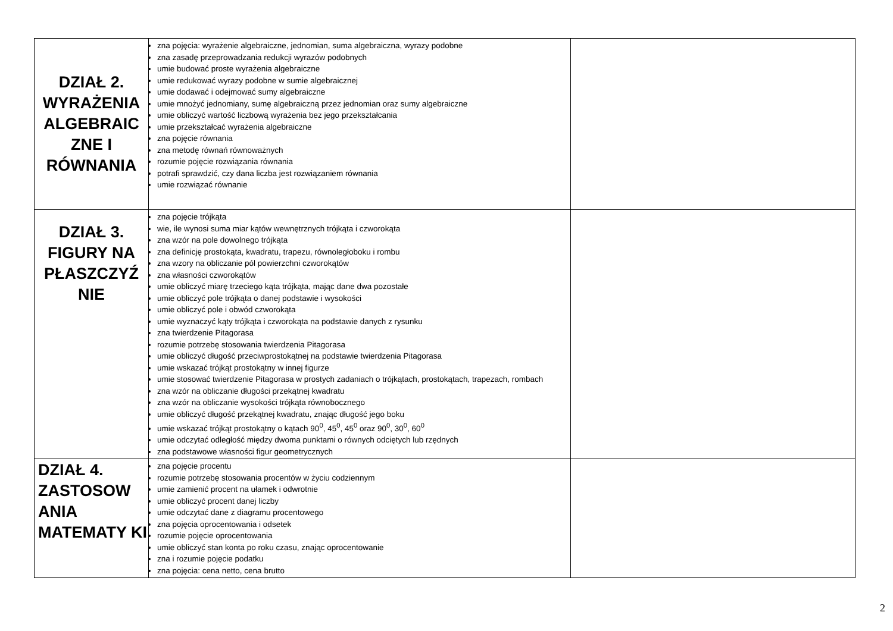| DZIAŁ 2. WYRAŻENIA ALGEBRAIC ZNE I RÓWNANIA | zna pojęcia: wyrażenie algebraiczne, jednomian, suma algebraiczna, wyrazy podobne zna zasadę przeprowadzania redukcji wyrazów podobnych umie budować proste wyrażenia algebraiczne umie redukować wyrazy podobne w sumie algebraicznej umie dodawać i odejmować sumy algebraiczne umie mnożyć jednomiany, sumę algebraiczną przez jednomian oraz sumy algebraiczne umie obliczyć wartość liczbową wyrażenia bez jego przekształcania umie przekształcać wyrażenia algebraiczne zna pojęcie równania zna metodę równań równoważnych rozumie pojęcie rozwiązania równania potrafi sprawdzić, czy dana liczba jest rozwiązaniem równania umie rozwiązać równanie | |
| DZIAŁ 3. FIGURY NA PŁASZCZYŹ NIE | zna pojęcie trójkąta wie, ile wynosi suma miar kątów wewnętrznych trójkąta i czworokąta zna wzór na pole dowolnego trójkąta zna definicję prostokąta, kwadratu, trapezu, równoległoboku i rombu zna wzory na obliczanie pól powierzchni czworokątów zna własności czworokątów umie obliczyć miarę trzeciego kąta trójkąta, mając dane dwa pozostałe umie obliczyć pole trójkąta o danej podstawie i wysokości umie obliczyć pole i obwód czworokąta umie wyznaczyć kąty trójkąta i czworokąta na podstawie danych z rysunku zna twierdzenie Pitagorasa rozumie potrzebę stosowania twierdzenia Pitagorasa umie obliczyć długość przeciwprostokątnej na podstawie twierdzenia Pitagorasa umie wskazać trójkąt prostokątny w innej figurze umie stosować twierdzenie Pitagorasa w prostych zadaniach o trójkątach, prostokątach, trapezach, rombach zna wzór na obliczanie długości przekątnej kwadratu zna wzór na obliczanie wysokości trójkąta równobocznego umie obliczyć długość przekątnej kwadratu, znając długość jego boku umie wskazać trójkąt prostokątny o kątach 90<sup>0</sup>, 45<sup>0</sup>, 45<sup>0</sup> oraz 90<sup>0</sup>, 30<sup>0</sup>, 60<sup>0</sup> umie odczytać odległość między dwoma punktami o równych odciętych lub rzędnych zna podstawowe własności figur geometrycznych | |
| DZIAŁ 4. ZASTOSOW ANIA MATEMATY KI | zna pojęcie procentu rozumie potrzebę stosowania procentów w życiu codziennym umie zamienić procent na ułamek i odwrotnie umie obliczyć procent danej liczby umie odczytać dane z diagramu procentowego zna pojęcia oprocentowania i odsetek rozumie pojęcie oprocentowania umie obliczyć stan konta po roku czasu, znając oprocentowanie zna i rozumie pojęcie podatku zna pojęcia: cena netto, cena brutto | |
2